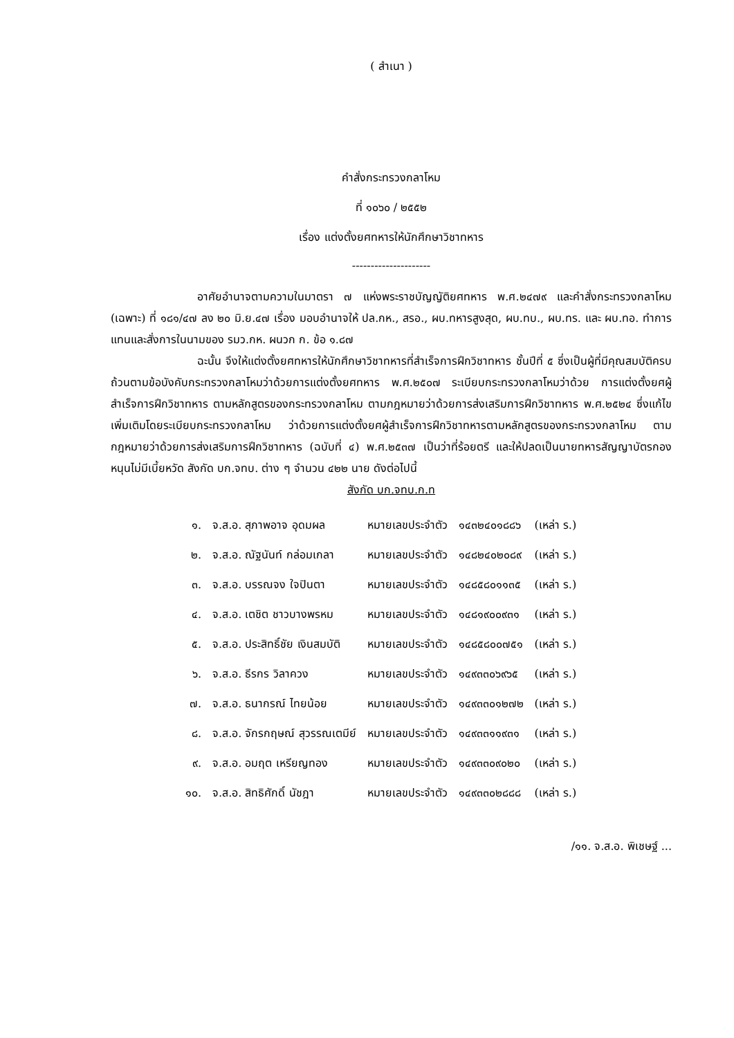( สำเนา )
คำสั่งกระทรวงกลาโหม
ที่ ๑๐๖๐ / ๒๕๕๒
เรื่อง แต่งตั้งยศทหารให้นักศึกษาวิชาทหาร
---------------------
อาศัยอำนาจตามความในมาตรา ๗ แห่งพระราชบัญญัติยศทหาร พ.ศ.๒๔๗๙ และคำสั่งกระทรวงกลาโหม (เฉพาะ) ที่ ๑๘๑/๔๗ ลง ๒๐ มิ.ย.๔๗ เรื่อง มอบอำนาจให้ ปล.กห., สรอ., ผบ.ทหารสูงสุด, ผบ.ทบ., ผบ.ทร. และ ผบ.ทอ. ทำการแทนและสั่งการในนามของ รมว.กห. ผนวก ก. ข้อ ๑.๘๗
ฉะนั้น จึงให้แต่งตั้งยศทหารให้นักศึกษาวิชาทหารที่สำเร็จการฝึกวิชาทหาร ชั้นปีที่ ๕ ซึ่งเป็นผู้ที่มีคุณสมบัติครบถ้วนตามข้อบังคับกระทรวงกลาโหมว่าด้วยการแต่งตั้งยศทหาร พ.ศ.๒๕๐๗ ระเบียบกระทรวงกลาโหมว่าด้วย การแต่งตั้งยศผู้สำเร็จการฝึกวิชาทหาร ตามหลักสูตรของกระทรวงกลาโหม ตามกฎหมายว่าด้วยการส่งเสริมการฝึกวิชาทหาร พ.ศ.๒๕๒๔ ซึ่งแก้ไขเพิ่มเติมโดยระเบียบกระทรวงกลาโหม ว่าด้วยการแต่งตั้งยศผู้สำเร็จการฝึกวิชาทหารตามหลักสูตรของกระทรวงกลาโหม ตามกฎหมายว่าด้วยการส่งเสริมการฝึกวิชาทหาร (ฉบับที่ ๔) พ.ศ.๒๕๓๗ เป็นว่าที่ร้อยตรี และให้ปลดเป็นนายทหารสัญญาบัตรกองหนุนไม่มีเบี้ยหวัด สังกัด บก.จทบ. ต่าง ๆ จำนวน ๔๒๒ นาย ดังต่อไปนี้
สังกัด บก.จทบ.ก.ท
| ๑. | จ.ส.อ. สุภาพอาจ อุดมผล | หมายเลขประจำตัว | ๑๔๓๒๔๐๑๘๘๖ | (เหล่า ร.) |
| ๒. | จ.ส.อ. ณัฐนันท์ กล่อมเกลา | หมายเลขประจำตัว | ๑๔๘๒๔๐๒๐๘๙ | (เหล่า ร.) |
| ๓. | จ.ส.อ. บรรณจง ใจปินตา | หมายเลขประจำตัว | ๑๔๘๕๘๐๑๑๓๕ | (เหล่า ร.) |
| ๔. | จ.ส.อ. เตชิต ชาวบางพรหม | หมายเลขประจำตัว | ๑๔๘๑๙๐๐๙๓๑ | (เหล่า ร.) |
| ๕. | จ.ส.อ. ประสิทธิ์ชัย เงินสมบัติ | หมายเลขประจำตัว | ๑๔๘๕๘๐๐๗๕๑ | (เหล่า ร.) |
| ๖. | จ.ส.อ. ธีรกร วิลาควง | หมายเลขประจำตัว | ๑๔๙๓๓๐๖๙๖๕ | (เหล่า ร.) |
| ๗. | จ.ส.อ. ธนากรณ์ ไทยน้อย | หมายเลขประจำตัว | ๑๔๙๓๓๐๑๒๗๒ | (เหล่า ร.) |
| ๘. | จ.ส.อ. จักรกฤษณ์ สุวรรณเตมีย์ | หมายเลขประจำตัว | ๑๔๙๓๓๑๑๙๓๑ | (เหล่า ร.) |
| ๙. | จ.ส.อ. อมฤต เหรียญทอง | หมายเลขประจำตัว | ๑๔๙๓๓๐๙๐๒๐ | (เหล่า ร.) |
| ๑๐. | จ.ส.อ. สิทธิศักดิ์ นัชฎา | หมายเลขประจำตัว | ๑๔๙๓๓๐๒๘๘๘ | (เหล่า ร.) |
/๑๑. จ.ส.อ. พิเชษฐ์ ...